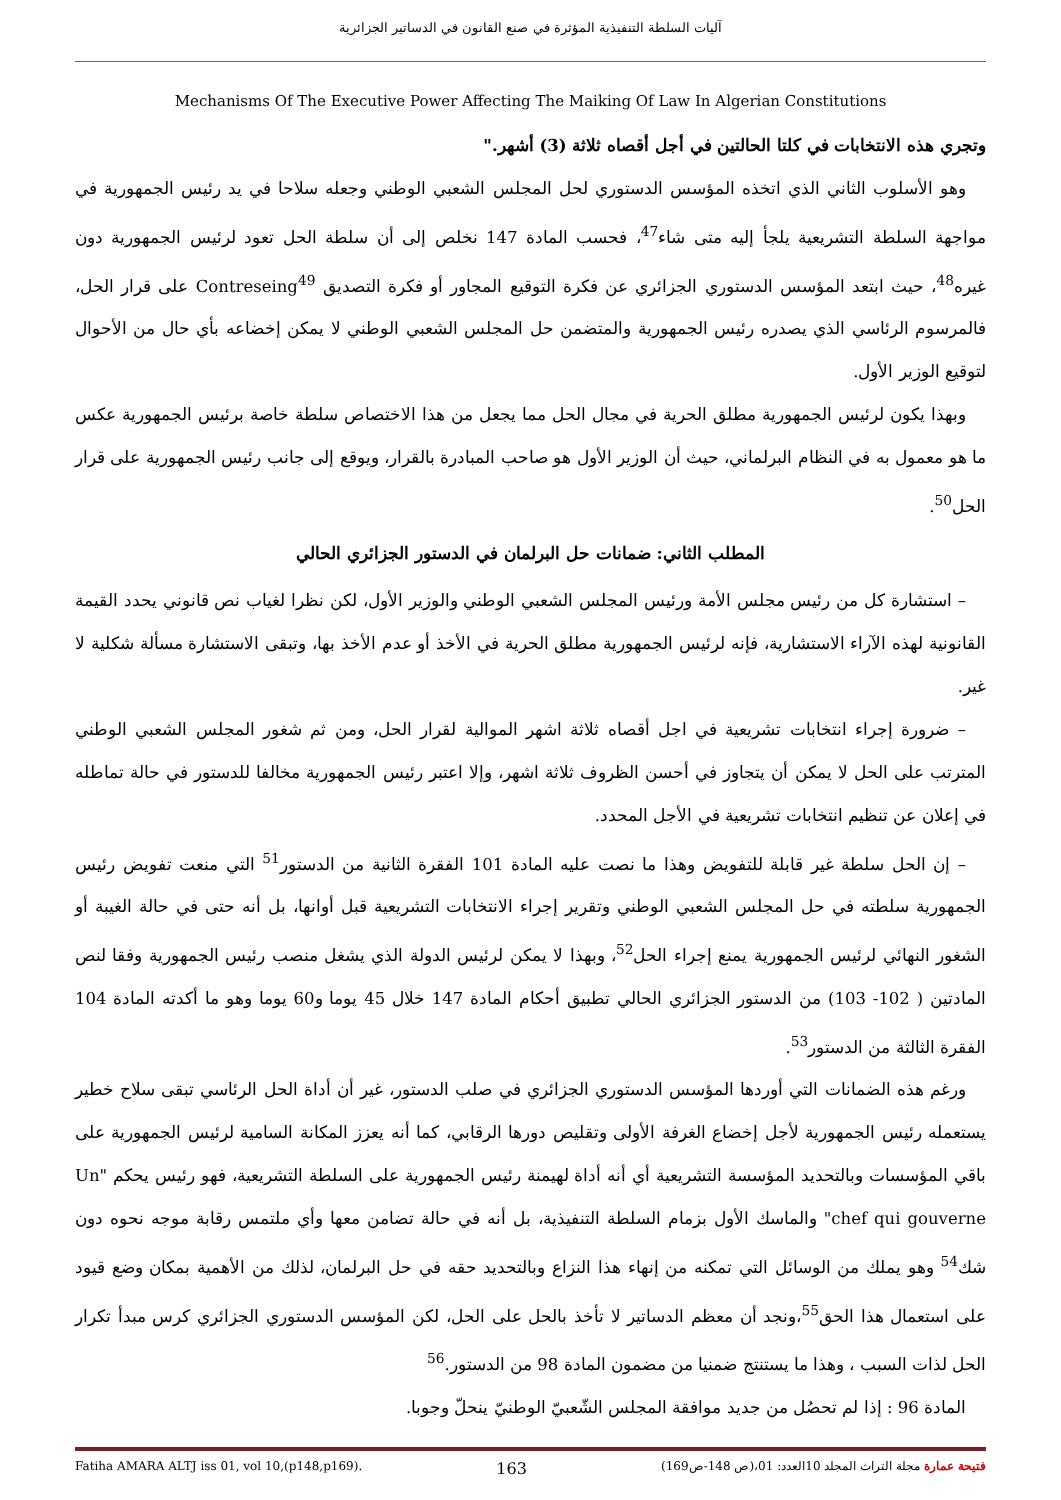آليات السلطة التنفيذية المؤثرة في صنع القانون في الدساتير الجزائرية
Mechanisms Of The Executive Power Affecting The Maiking Of Law In Algerian Constitutions
وتجري هذه الانتخابات في كلتا الحالتين في أجل أقصاه ثلاثة (3) أشهر."
وهو الأسلوب الثاني الذي اتخذه المؤسس الدستوري لحل المجلس الشعبي الوطني وجعله سلاحا في يد رئيس الجمهورية في مواجهة السلطة التشريعية يلجأ إليه متى شاء<sup>47</sup>، فحسب المادة 147 نخلص إلى أن سلطة الحل تعود لرئيس الجمهورية دون غيره<sup>48</sup>، حيث ابتعد المؤسس الدستوري الجزائري عن فكرة التوقيع المجاور أو فكرة التصديق Contreseing<sup>49</sup> على قرار الحل، فالمرسوم الرئاسي الذي يصدره رئيس الجمهورية والمتضمن حل المجلس الشعبي الوطني لا يمكن إخضاعه بأي حال من الأحوال لتوقيع الوزير الأول.
وبهذا يكون لرئيس الجمهورية مطلق الحرية في مجال الحل مما يجعل من هذا الاختصاص سلطة خاصة برئيس الجمهورية عكس ما هو معمول به في النظام البرلماني، حيث أن الوزير الأول هو صاحب المبادرة بالقرار، ويوقع إلى جانب رئيس الجمهورية على قرار الحل<sup>50</sup>.
المطلب الثاني: ضمانات حل البرلمان في الدستور الجزائري الحالي
– استشارة كل من رئيس مجلس الأمة ورئيس المجلس الشعبي الوطني والوزير الأول، لكن نظرا لغياب نص قانوني يحدد القيمة القانونية لهذه الآراء الاستشارية، فإنه لرئيس الجمهورية مطلق الحرية في الأخذ أو عدم الأخذ بها، وتبقى الاستشارة مسألة شكلية لا غير.
– ضرورة إجراء انتخابات تشريعية في اجل أقصاه ثلاثة اشهر الموالية لقرار الحل، ومن ثم شغور المجلس الشعبي الوطني المترتب على الحل لا يمكن أن يتجاوز في أحسن الظروف ثلاثة اشهر، وإلا اعتبر رئيس الجمهورية مخالفا للدستور في حالة تماطله في إعلان عن تنظيم انتخابات تشريعية في الأجل المحدد.
– إن الحل سلطة غير قابلة للتفويض وهذا ما نصت عليه المادة 101 الفقرة الثانية من الدستور<sup>51</sup> التي منعت تفويض رئيس الجمهورية سلطته في حل المجلس الشعبي الوطني وتقرير إجراء الانتخابات التشريعية قبل أوانها، بل أنه حتى في حالة الغيبة أو الشغور النهائي لرئيس الجمهورية يمنع إجراء الحل<sup>52</sup>، وبهذا لا يمكن لرئيس الدولة الذي يشغل منصب رئيس الجمهورية وفقا لنص المادتين ( 102- 103) من الدستور الجزائري الحالي تطبيق أحكام المادة 147 خلال 45 يوما و60 يوما وهو ما أكدته المادة 104 الفقرة الثالثة من الدستور<sup>53</sup>.
ورغم هذه الضمانات التي أوردها المؤسس الدستوري الجزائري في صلب الدستور، غير أن أداة الحل الرئاسي تبقى سلاح خطير يستعمله رئيس الجمهورية لأجل إخضاع الغرفة الأولى وتقليص دورها الرقابي، كما أنه يعزز المكانة السامية لرئيس الجمهورية على باقي المؤسسات وبالتحديد المؤسسة التشريعية أي أنه أداة لهيمنة رئيس الجمهورية على السلطة التشريعية، فهو رئيس يحكم "Un chef qui gouverne" والماسك الأول بزمام السلطة التنفيذية، بل أنه في حالة تضامن معها وأي ملتمس رقابة موجه نحوه دون شك<sup>54</sup> وهو يملك من الوسائل التي تمكنه من إنهاء هذا النزاع وبالتحديد حقه في حل البرلمان، لذلك من الأهمية بمكان وضع قيود على استعمال هذا الحق<sup>55</sup>،ونجد أن معظم الدساتير لا تأخذ بالحل على الحل، لكن المؤسس الدستوري الجزائري كرس مبدأ تكرار الحل لذات السبب ، وهذا ما يستنتج ضمنيا من مضمون المادة 98 من الدستور.<sup>56</sup>
المادة 96 : إذا لم تحصُل من جديد موافقة المجلس الشّعبيّ الوطنيّ ينحلّ وجوبا.
Fatiha AMARA ALTJ iss 01, vol 10,(p148,p169). 163 فتيحة عمارة مجلة التراث المجلد 10العدد: 01،(ص 148-ص169)